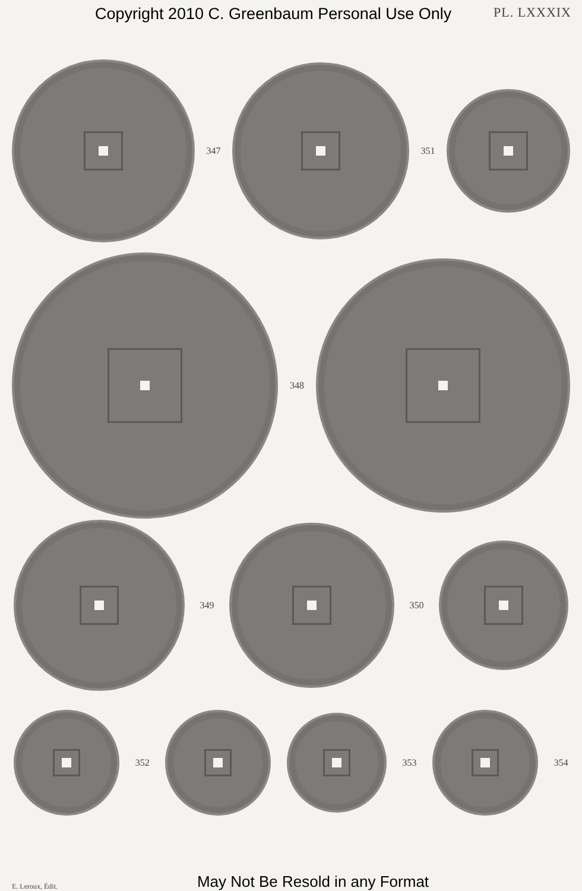Copyright 2010 C. Greenbaum Personal Use Only PL. LXXXIX
347 351
348
349 350
352 353 354
E. Leroux, Édit. May Not Be Resold in any Format